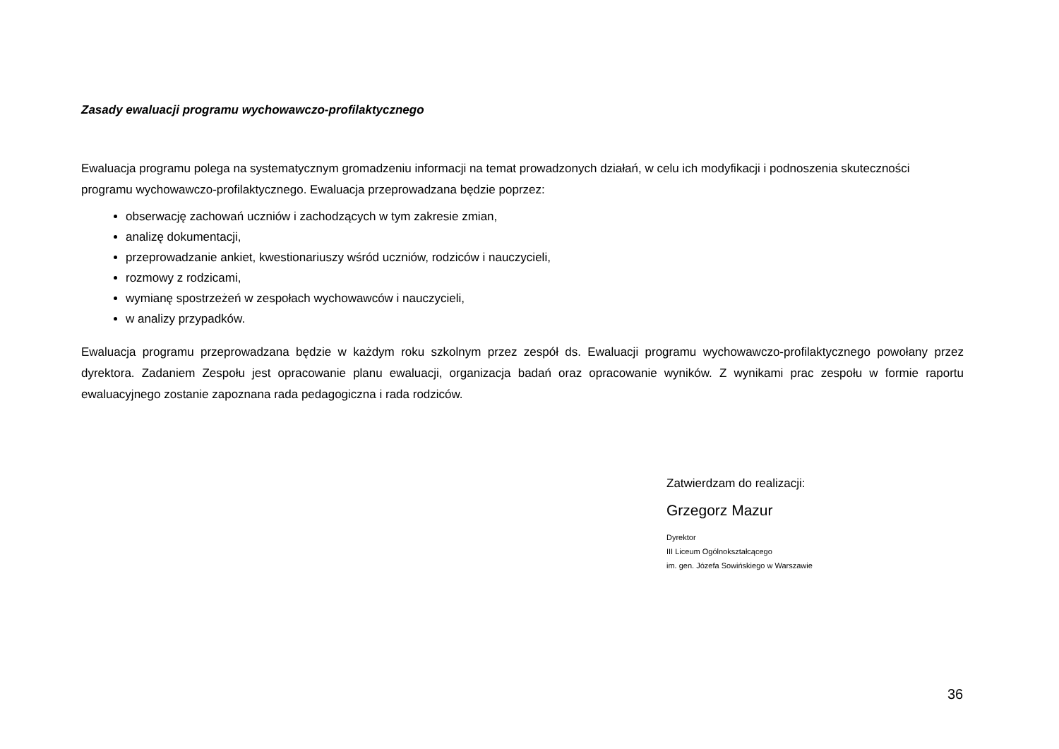Zasady ewaluacji programu wychowawczo-profilaktycznego
Ewaluacja programu polega na systematycznym gromadzeniu informacji na temat prowadzonych działań, w celu ich modyfikacji i podnoszenia skuteczności programu wychowawczo-profilaktycznego. Ewaluacja przeprowadzana będzie poprzez:
obserwację zachowań uczniów i zachodzących w tym zakresie zmian,
analizę dokumentacji,
przeprowadzanie ankiet, kwestionariuszy wśród uczniów, rodziców i nauczycieli,
rozmowy z rodzicami,
wymianę spostrzeżeń w zespołach wychowawców i nauczycieli,
w analizy przypadków.
Ewaluacja programu przeprowadzana będzie w każdym roku szkolnym przez zespół ds. Ewaluacji programu wychowawczo-profilaktycznego powołany przez dyrektora. Zadaniem Zespołu jest opracowanie planu ewaluacji, organizacja badań oraz opracowanie wyników. Z wynikami prac zespołu w formie raportu ewaluacyjnego zostanie zapoznana rada pedagogiczna i rada rodziców.
Zatwierdzam do realizacji:
Grzegorz Mazur
Dyrektor
III Liceum Ogólnokształcącego
im. gen. Józefa Sowińskiego w Warszawie
36